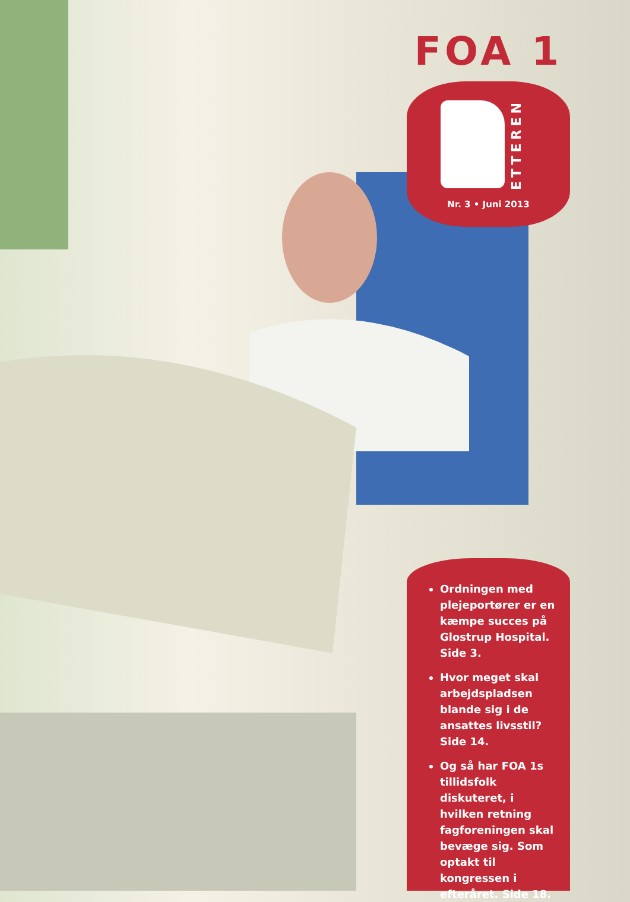FOA 1
ETTEREN
Nr. 3 • Juni 2013
Ordningen med pleje­portører er en kæmpe succes på Glostrup Hospital. Side 3.
Hvor meget skal arbejdspladsen blande sig i de ansattes livs­stil? Side 14.
Og så har FOA 1s tillidsfolk diskuteret, i hvilken retning fagforeningen skal bevæge sig. Som optakt til kongressen i efteråret. Side 18.